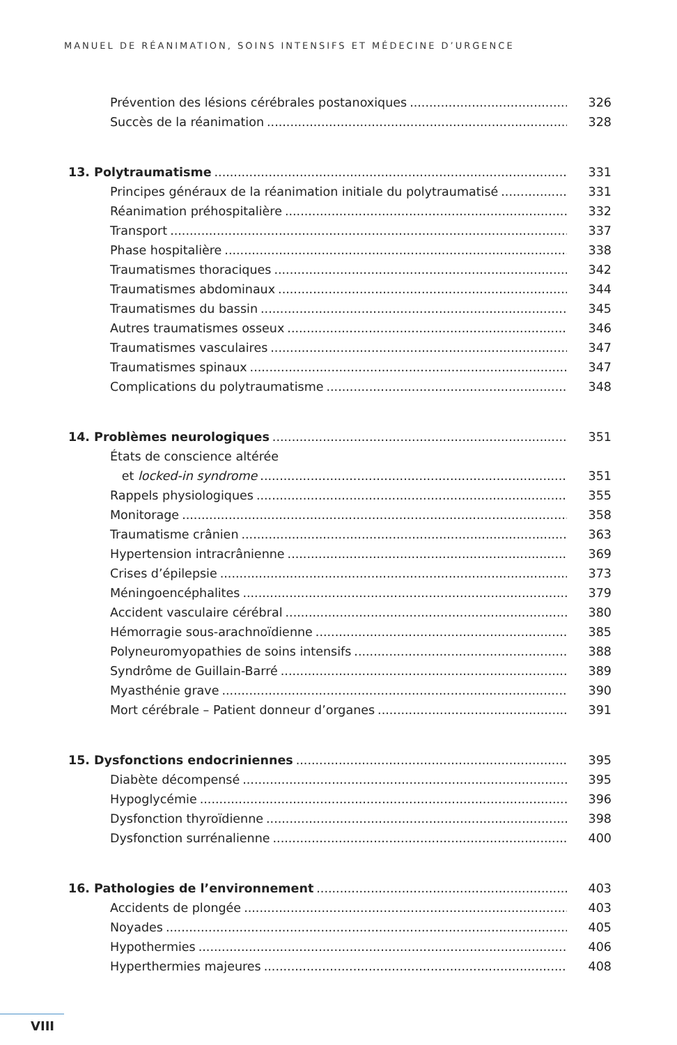MANUEL DE RÉANIMATION, SOINS INTENSIFS ET MÉDECINE D’URGENCE
Prévention des lésions cérébrales postanoxiques 326
Succès de la réanimation 328
13. Polytraumatisme 331
Principes généraux de la réanimation initiale du polytraumatisé 331
Réanimation préhospitalière 332
Transport 337
Phase hospitalière 338
Traumatismes thoraciques 342
Traumatismes abdominaux 344
Traumatismes du bassin 345
Autres traumatismes osseux 346
Traumatismes vasculaires 347
Traumatismes spinaux 347
Complications du polytraumatisme 348
14. Problèmes neurologiques 351
États de conscience altérée
et locked-in syndrome 351
Rappels physiologiques 355
Monitorage 358
Traumatisme crânien 363
Hypertension intracrânienne 369
Crises d’épilepsie 373
Méningoencéphalites 379
Accident vasculaire cérébral 380
Hémorragie sous-arachnoïdienne 385
Polyneuromyopathies de soins intensifs 388
Syndrôme de Guillain-Barré 389
Myasthénie grave 390
Mort cérébrale – Patient donneur d’organes 391
15. Dysfonctions endocriniennes 395
Diabète décompensé 395
Hypoglycémie 396
Dysfonction thyroïdienne 398
Dysfonction surrénalienne 400
16. Pathologies de l’environnement 403
Accidents de plongée 403
Noyades 405
Hypothermies 406
Hyperthermies majeures 408
VIII